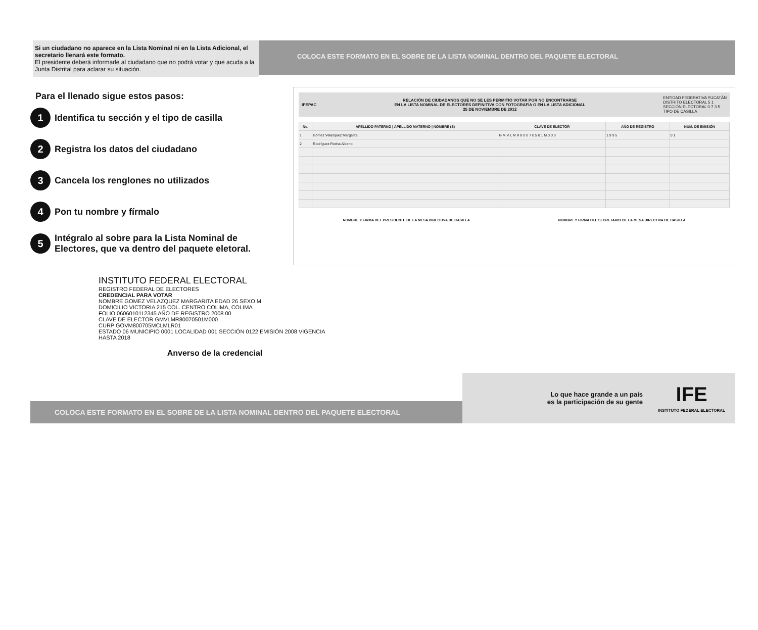Si un ciudadano no aparece en la Lista Nominal ni en la Lista Adicional, el secretario llenará este formato.
El presidente deberá informarle al ciudadano que no podrá votar y que acuda a la Junta Distrital para aclarar su situación.
COLOCA ESTE FORMATO EN EL SOBRE DE LA LISTA NOMINAL DENTRO DEL PAQUETE ELECTORAL
Para el llenado sigue estos pasos:
1 Identifica tu sección y el tipo de casilla
2 Registra los datos del ciudadano
3 Cancela los renglones no utilizados
4 Pon tu nombre y fírmalo
5 Intégralo al sobre para la Lista Nominal de Electores, que va dentro del paquete eletoral.
IPEPAC
RELACIÓN DE CIUDADANOS QUE NO SE LES PERMITIÓ VOTAR POR NO ENCONTRARSE
EN LA LISTA NOMINAL DE ELECTORES DEFINITIVA CON FOTOGRAFÍA O EN LA LISTA ADICIONAL
25 DE NOVIEMBRE DE 2012
ENTIDAD FEDERATIVA YUCATÁN
DISTRITO ELECTORAL 5 1
SECCIÓN ELECTORAL 0 7 3 5
TIPO DE CASILLA
| No. | APELLIDO PATERNO / APELLIDO MATERNO / NOMBRE (S) | CLAVE DE ELECTOR | AÑO DE REGISTRO | NUM. DE EMISIÓN |
| --- | --- | --- | --- | --- |
| 1 | Gómez Velazquez Margarita | G M V L M R 8 0 0 7 0 5 0 1 M 0 0 0 | 1 9 9 5 | 0 1 |
| 2 | Rodríguez Rocha Alberto | | | |
NOMBRE Y FIRMA DEL PRESIDENTE DE LA MESA DIRECTIVA DE CASILLA NOMBRE Y FIRMA DEL SECRETARIO DE LA MESA DIRECTIVA DE CASILLA
INSTITUTO FEDERAL ELECTORAL
REGISTRO FEDERAL DE ELECTORES
CREDENCIAL PARA VOTAR
NOMBRE GOMEZ VELAZQUEZ MARGARITA EDAD 26 SEXO M
DOMICILIO VICTORIA 215 COL. CENTRO COLIMA, COLIMA
FOLIO 0606010112345 AÑO DE REGISTRO 2008 00
CLAVE DE ELECTOR GMVLMR80070501M000
CURP GOVM800705MCLMLR01
ESTADO 06 MUNICIPIO 0001 LOCALIDAD 001 SECCIÓN 0122 EMISIÓN 2008 VIGENCIA HASTA 2018
Anverso de la credencial
COLOCA ESTE FORMATO EN EL SOBRE DE LA LISTA NOMINAL DENTRO DEL PAQUETE ELECTORAL
Lo que hace grande a un país
es la participación de su gente
IFE
INSTITUTO FEDERAL ELECTORAL